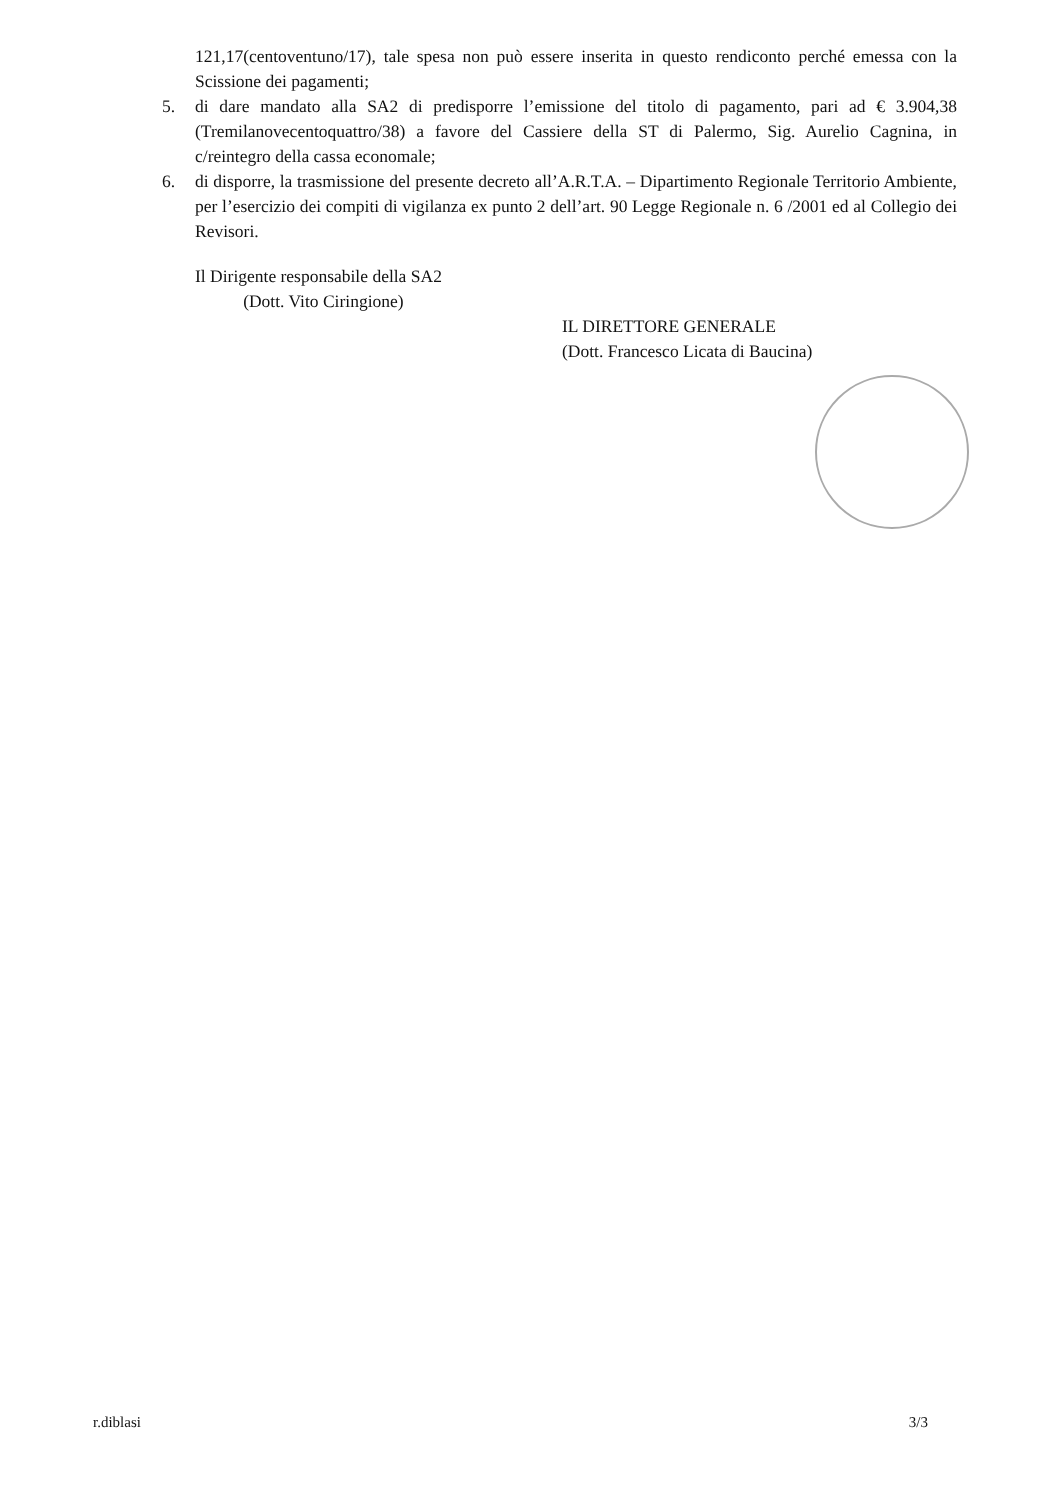121,17(centoventuno/17), tale spesa non può essere inserita in questo rendiconto perché emessa con la Scissione dei pagamenti;
5. di dare mandato alla SA2 di predisporre l’emissione del titolo di pagamento, pari ad € 3.904,38 (Tremilanovecentoquattro/38) a favore del Cassiere della ST di Palermo, Sig. Aurelio Cagnina, in c/reintegro della cassa economale;
6. di disporre, la trasmissione del presente decreto all’A.R.T.A. – Dipartimento Regionale Territorio Ambiente, per l’esercizio dei compiti di vigilanza ex punto 2 dell’art. 90 Legge Regionale n. 6 /2001 ed al Collegio dei Revisori.
Il Dirigente responsabile della SA2
(Dott. Vito Ciringione)
IL DIRETTORE GENERALE
(Dott. Francesco Licata di Baucina)
r.diblasi 3/3